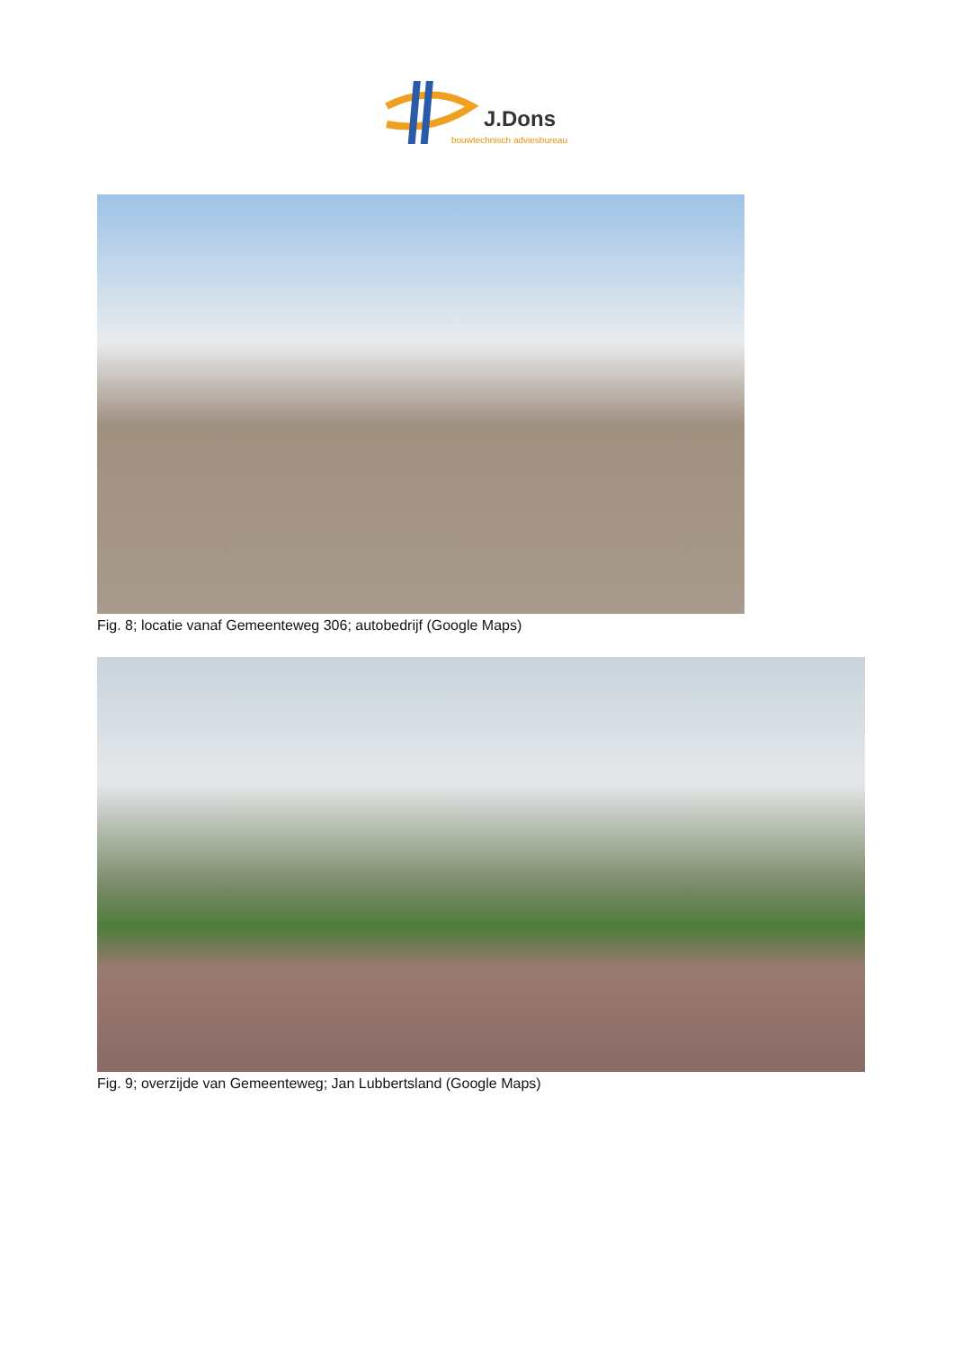J.Dons
bouwtechnisch adviesbureau
Fig. 8; locatie vanaf Gemeenteweg 306; autobedrijf (Google Maps)
Fig. 9; overzijde van Gemeenteweg; Jan Lubbertsland (Google Maps)